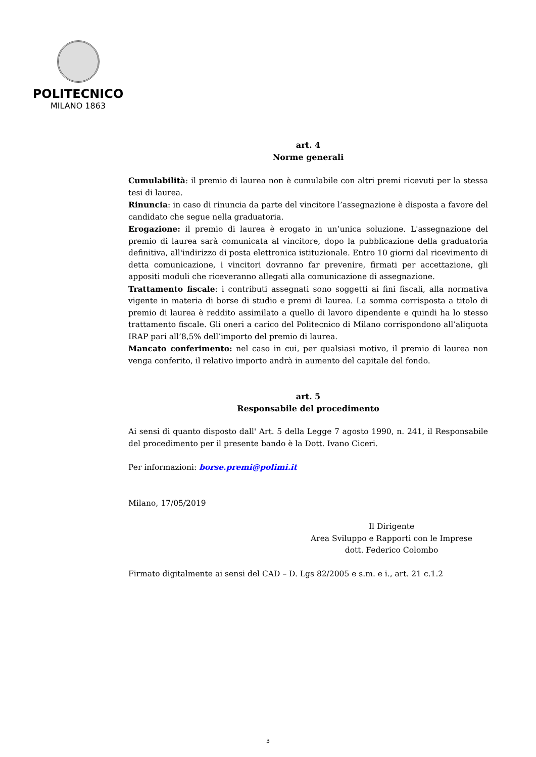POLITECNICO
MILANO 1863
art. 4
Norme generali
Cumulabilità: il premio di laurea non è cumulabile con altri premi ricevuti per la stessa tesi di laurea.
Rinuncia: in caso di rinuncia da parte del vincitore l’assegnazione è disposta a favore del candidato che segue nella graduatoria.
Erogazione: il premio di laurea è erogato in un’unica soluzione. L'assegnazione del premio di laurea sarà comunicata al vincitore, dopo la pubblicazione della graduatoria definitiva, all'indirizzo di posta elettronica istituzionale. Entro 10 giorni dal ricevimento di detta comunicazione, i vincitori dovranno far prevenire, firmati per accettazione, gli appositi moduli che riceveranno allegati alla comunicazione di assegnazione.
Trattamento fiscale: i contributi assegnati sono soggetti ai fini fiscali, alla normativa vigente in materia di borse di studio e premi di laurea. La somma corrisposta a titolo di premio di laurea è reddito assimilato a quello di lavoro dipendente e quindi ha lo stesso trattamento fiscale. Gli oneri a carico del Politecnico di Milano corrispondono all’aliquota IRAP pari all’8,5% dell’importo del premio di laurea.
Mancato conferimento: nel caso in cui, per qualsiasi motivo, il premio di laurea non venga conferito, il relativo importo andrà in aumento del capitale del fondo.
art. 5
Responsabile del procedimento
Ai sensi di quanto disposto dall' Art. 5 della Legge 7 agosto 1990, n. 241, il Responsabile del procedimento per il presente bando è la Dott. Ivano Ciceri.
Per informazioni: borse.premi@polimi.it
Milano, 17/05/2019
Il Dirigente
Area Sviluppo e Rapporti con le Imprese
dott. Federico Colombo
Firmato digitalmente ai sensi del CAD – D. Lgs 82/2005 e s.m. e i., art. 21 c.1.2
3